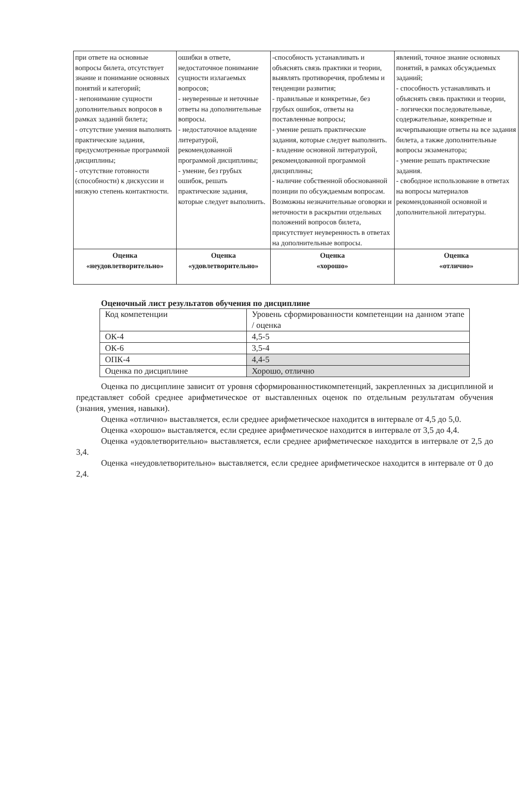| при ответе на основные вопросы билета, отсутствует знание и понимание основных понятий и категорий; - непонимание сущности дополнительных вопросов в рамках заданий билета; - отсутствие умения выполнять практические задания, предусмотренные программой дисциплины; - отсутствие готовности (способности) к дискуссии и низкую степень контактности. | ошибки в ответе, недостаточное понимание сущности излагаемых вопросов; - неуверенные и неточные ответы на дополнительные вопросы. - недостаточное владение литературой, рекомендованной программой дисциплины; - умение, без грубых ошибок, решать практические задания, которые следует выполнить. | -способность устанавливать и объяснять связь практики и теории, выявлять противоречия, проблемы и тенденции развития; - правильные и конкретные, без грубых ошибок, ответы на поставленные вопросы; - умение решать практические задания, которые следует выполнить. - владение основной литературой, рекомендованной программой дисциплины; - наличие собственной обоснованной позиции по обсуждаемым вопросам. Возможны незначительные оговорки и неточности в раскрытии отдельных положений вопросов билета, присутствует неуверенность в ответах на дополнительные вопросы. | явлений, точное знание основных понятий, в рамках обсуждаемых заданий; - способность устанавливать и объяснять связь практики и теории, - логически последовательные, содержательные, конкретные и исчерпывающие ответы на все задания билета, а также дополнительные вопросы экзаменатора; - умение решать практические задания. - свободное использование в ответах на вопросы материалов рекомендованной основной и дополнительной литературы. |
| Оценка «неудовлетворительно» | Оценка «удовлетворительно» | Оценка «хорошо» | Оценка «отлично» |
Оценочный лист результатов обучения по дисциплине
| Код компетенции | Уровень сформированности компетенции на данном этапе / оценка |
| ОК-4 | 4,5-5 |
| ОК-6 | 3,5-4 |
| ОПК-4 | 4,4-5 |
| Оценка по дисциплине | Хорошо, отлично |
Оценка по дисциплине зависит от уровня сформированностикомпетенций, закрепленных за дисциплиной и представляет собой среднее арифметическое от выставленных оценок по отдельным результатам обучения (знания, умения, навыки).
Оценка «отлично» выставляется, если среднее арифметическое находится в интервале от 4,5 до 5,0.
Оценка «хорошо» выставляется, если среднее арифметическое находится в интервале от 3,5 до 4,4.
Оценка «удовлетворительно» выставляется, если среднее арифметическое находится в интервале от 2,5 до 3,4.
Оценка «неудовлетворительно» выставляется, если среднее арифметическое находится в интервале от 0 до 2,4.